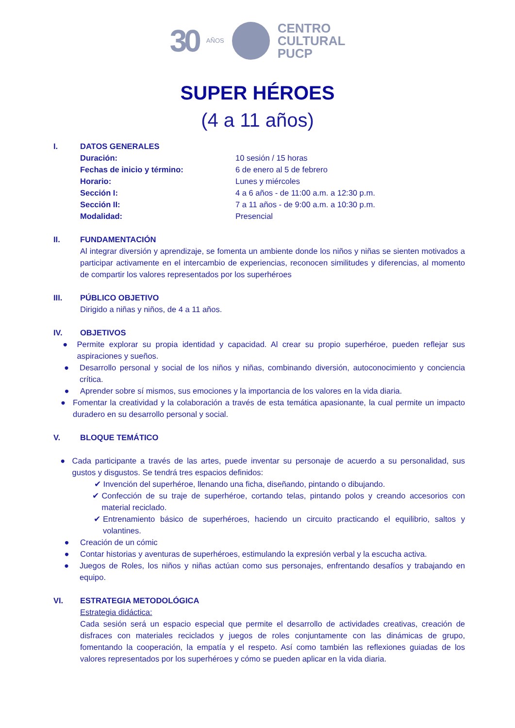30 AÑOS
CENTRO
CULTURAL
PUCP
SUPER HÉROES
(4 a 11 años)
I. DATOS GENERALES
Duración: 10 sesión / 15 horas
Fechas de inicio y término: 6 de enero al 5 de febrero
Horario: Lunes y miércoles
Sección I: 4 a 6 años - de 11:00 a.m. a 12:30 p.m.
Sección II: 7 a 11 años - de 9:00 a.m. a 10:30 p.m.
Modalidad: Presencial
II. FUNDAMENTACIÓN
Al integrar diversión y aprendizaje, se fomenta un ambiente donde los niños y niñas se sienten motivados a participar activamente en el intercambio de experiencias, reconocen similitudes y diferencias, al momento de compartir los valores representados por los superhéroes
III. PÚBLICO OBJETIVO
Dirigido a niñas y niños, de 4 a 11 años.
IV. OBJETIVOS
● Permite explorar su propia identidad y capacidad. Al crear su propio superhéroe, pueden reflejar sus aspiraciones y sueños.
● Desarrollo personal y social de los niños y niñas, combinando diversión, autoconocimiento y conciencia crítica.
● Aprender sobre sí mismos, sus emociones y la importancia de los valores en la vida diaria.
● Fomentar la creatividad y la colaboración a través de esta temática apasionante, la cual permite un impacto duradero en su desarrollo personal y social.
V. BLOQUE TEMÁTICO
● Cada participante a través de las artes, puede inventar su personaje de acuerdo a su personalidad, sus gustos y disgustos. Se tendrá tres espacios definidos:
✔ Invención del superhéroe, llenando una ficha, diseñando, pintando o dibujando.
✔ Confección de su traje de superhéroe, cortando telas, pintando polos y creando accesorios con material reciclado.
✔ Entrenamiento básico de superhéroes, haciendo un circuito practicando el equilibrio, saltos y volantines.
● Creación de un cómic
● Contar historias y aventuras de superhéroes, estimulando la expresión verbal y la escucha activa.
● Juegos de Roles, los niños y niñas actúan como sus personajes, enfrentando desafíos y trabajando en equipo.
VI. ESTRATEGIA METODOLÓGICA
Estrategia didáctica:
Cada sesión será un espacio especial que permite el desarrollo de actividades creativas, creación de disfraces con materiales reciclados y juegos de roles conjuntamente con las dinámicas de grupo, fomentando la cooperación, la empatía y el respeto. Así como también las reflexiones guiadas de los valores representados por los superhéroes y cómo se pueden aplicar en la vida diaria.